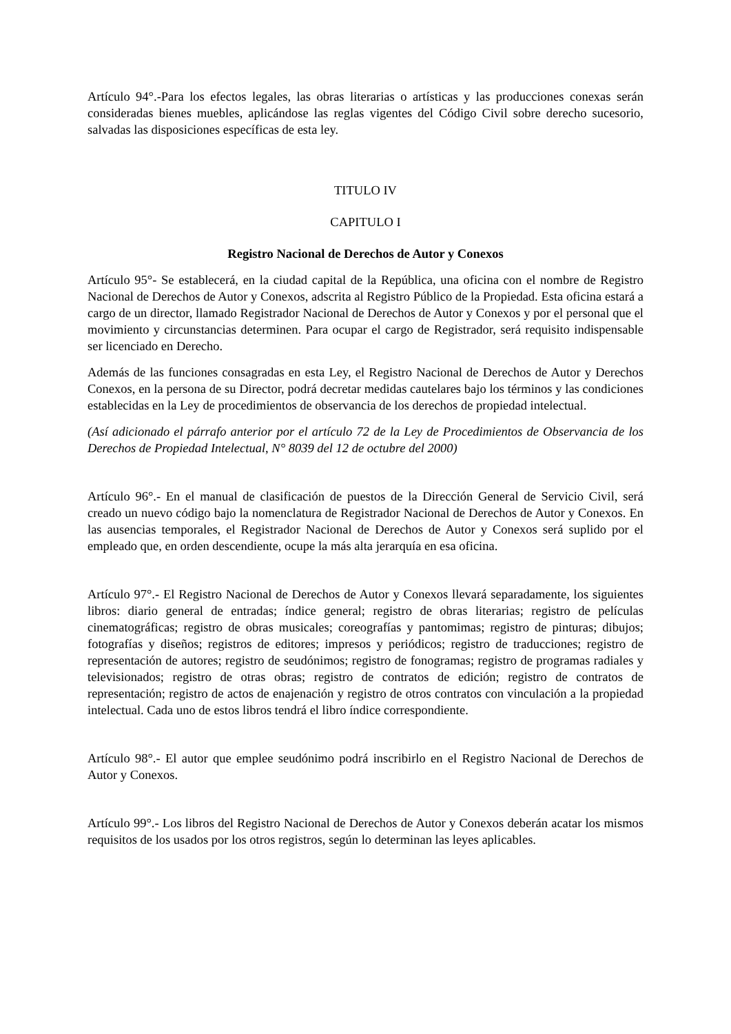Artículo 94°.-Para los efectos legales, las obras literarias o artísticas y las producciones conexas serán consideradas bienes muebles, aplicándose las reglas vigentes del Código Civil sobre derecho sucesorio, salvadas las disposiciones específicas de esta ley.
TITULO IV
CAPITULO I
Registro Nacional de Derechos de Autor y Conexos
Artículo 95°- Se establecerá, en la ciudad capital de la República, una oficina con el nombre de Registro Nacional de Derechos de Autor y Conexos, adscrita al Registro Público de la Propiedad. Esta oficina estará a cargo de un director, llamado Registrador Nacional de Derechos de Autor y Conexos y por el personal que el movimiento y circunstancias determinen. Para ocupar el cargo de Registrador, será requisito indispensable ser licenciado en Derecho.
Además de las funciones consagradas en esta Ley, el Registro Nacional de Derechos de Autor y Derechos Conexos, en la persona de su Director, podrá decretar medidas cautelares bajo los términos y las condiciones establecidas en la Ley de procedimientos de observancia de los derechos de propiedad intelectual.
(Así adicionado el párrafo anterior por el artículo 72 de la Ley de Procedimientos de Observancia de los Derechos de Propiedad Intelectual, N° 8039 del 12 de octubre del 2000)
Artículo 96°.- En el manual de clasificación de puestos de la Dirección General de Servicio Civil, será creado un nuevo código bajo la nomenclatura de Registrador Nacional de Derechos de Autor y Conexos. En las ausencias temporales, el Registrador Nacional de Derechos de Autor y Conexos será suplido por el empleado que, en orden descendiente, ocupe la más alta jerarquía en esa oficina.
Artículo 97°.- El Registro Nacional de Derechos de Autor y Conexos llevará separadamente, los siguientes libros: diario general de entradas; índice general; registro de obras literarias; registro de películas cinematográficas; registro de obras musicales; coreografías y pantomimas; registro de pinturas; dibujos; fotografías y diseños; registros de editores; impresos y periódicos; registro de traducciones; registro de representación de autores; registro de seudónimos; registro de fonogramas; registro de programas radiales y televisionados; registro de otras obras; registro de contratos de edición; registro de contratos de representación; registro de actos de enajenación y registro de otros contratos con vinculación a la propiedad intelectual. Cada uno de estos libros tendrá el libro índice correspondiente.
Artículo 98°.- El autor que emplee seudónimo podrá inscribirlo en el Registro Nacional de Derechos de Autor y Conexos.
Artículo 99°.- Los libros del Registro Nacional de Derechos de Autor y Conexos deberán acatar los mismos requisitos de los usados por los otros registros, según lo determinan las leyes aplicables.